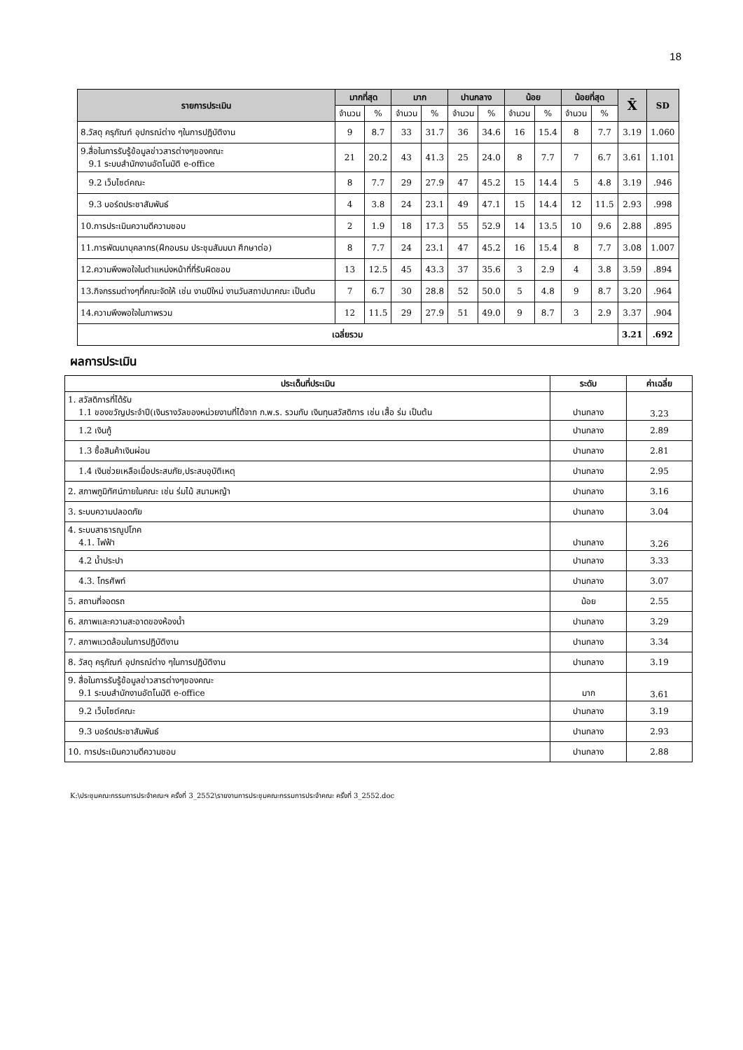18
| รายการประเมิน | มากที่สุด | | มาก | | ปานกลาง | | น้อย | | น้อยที่สุด | | X̄ | SD |
| --- | --- | --- | --- | --- | --- | --- | --- | --- | --- | --- | --- | --- |
| | จำนวน | % | จำนวน | % | จำนวน | % | จำนวน | % | จำนวน | % | | |
| 8.วัสดุ ครุภัณฑ์ อุปกรณ์ต่าง ๆในการปฏิบัติงาน | 9 | 8.7 | 33 | 31.7 | 36 | 34.6 | 16 | 15.4 | 8 | 7.7 | 3.19 | 1.060 |
| 9.สื่อในการรับรู้ข้อมูลข่าวสารต่างๆของคณะ 9.1 ระบบสำนักงานอัตโนมัติ e-office | 21 | 20.2 | 43 | 41.3 | 25 | 24.0 | 8 | 7.7 | 7 | 6.7 | 3.61 | 1.101 |
| 9.2 เว็บไซต์คณะ | 8 | 7.7 | 29 | 27.9 | 47 | 45.2 | 15 | 14.4 | 5 | 4.8 | 3.19 | .946 |
| 9.3 บอร์ดประชาสัมพันธ์ | 4 | 3.8 | 24 | 23.1 | 49 | 47.1 | 15 | 14.4 | 12 | 11.5 | 2.93 | .998 |
| 10.การประเมินความดีความชอบ | 2 | 1.9 | 18 | 17.3 | 55 | 52.9 | 14 | 13.5 | 10 | 9.6 | 2.88 | .895 |
| 11.การพัฒนาบุคลากร(ฝึกอบรม ประชุมสัมมนา ศึกษาต่อ) | 8 | 7.7 | 24 | 23.1 | 47 | 45.2 | 16 | 15.4 | 8 | 7.7 | 3.08 | 1.007 |
| 12.ความพึงพอใจในตำแหน่งหน้าที่ที่รับผิดชอบ | 13 | 12.5 | 45 | 43.3 | 37 | 35.6 | 3 | 2.9 | 4 | 3.8 | 3.59 | .894 |
| 13.กิจกรรมต่างๆที่คณะจัดให้ เช่น งานปีใหม่ งานวันสถาปนาคณะ เป็นต้น | 7 | 6.7 | 30 | 28.8 | 52 | 50.0 | 5 | 4.8 | 9 | 8.7 | 3.20 | .964 |
| 14.ความพึงพอใจในภาพรวม | 12 | 11.5 | 29 | 27.9 | 51 | 49.0 | 9 | 8.7 | 3 | 2.9 | 3.37 | .904 |
| เฉลี่ยรวม | | | | | | | | | | | 3.21 | .692 |
ผลการประเมิน
| ประเด็นที่ประเมิน | ระดับ | ค่าเฉลี่ย |
| --- | --- | --- |
| 1. สวัสดิการที่ได้รับ 1.1 ของขวัญประจำปี(เงินรางวัลของหน่วยงานที่ได้จาก ก.พ.ร. รวมกับ เงินทุนสวัสดิการ เช่น เสื้อ ร่ม เป็นต้น | ปานกลาง | 3.23 |
| 1.2 เงินกู้ | ปานกลาง | 2.89 |
| 1.3 ซื้อสินค้าเงินผ่อน | ปานกลาง | 2.81 |
| 1.4 เงินช่วยเหลือเมื่อประสบภัย,ประสบอุบัติเหตุ | ปานกลาง | 2.95 |
| 2. สภาพภูมิทัศน์ภายในคณะ เช่น ร่มไม้ สนามหญ้า | ปานกลาง | 3.16 |
| 3. ระบบความปลอดภัย | ปานกลาง | 3.04 |
| 4. ระบบสาธารณูปโภค 4.1. ไฟฟ้า | ปานกลาง | 3.26 |
| 4.2 น้ำประปา | ปานกลาง | 3.33 |
| 4.3. โทรศัพท์ | ปานกลาง | 3.07 |
| 5. สถานที่จอดรถ | น้อย | 2.55 |
| 6. สภาพและความสะอาดของห้องน้ำ | ปานกลาง | 3.29 |
| 7. สภาพแวดล้อมในการปฏิบัติงาน | ปานกลาง | 3.34 |
| 8. วัสดุ ครุภัณฑ์ อุปกรณ์ต่าง ๆในการปฏิบัติงาน | ปานกลาง | 3.19 |
| 9. สื่อในการรับรู้ข้อมูลข่าวสารต่างๆของคณะ 9.1 ระบบสำนักงานอัตโนมัติ e-office | มาก | 3.61 |
| 9.2 เว็บไซต์คณะ | ปานกลาง | 3.19 |
| 9.3 บอร์ดประชาสัมพันธ์ | ปานกลาง | 2.93 |
| 10. การประเมินความดีความชอบ | ปานกลาง | 2.88 |
K:\ประชุมคณะกรรมการประจำคณะฯ ครั้งที่ 3_2552\รายงานการประชุมคณะกรรมการประจำคณะ ครั้งที่ 3_2552.doc